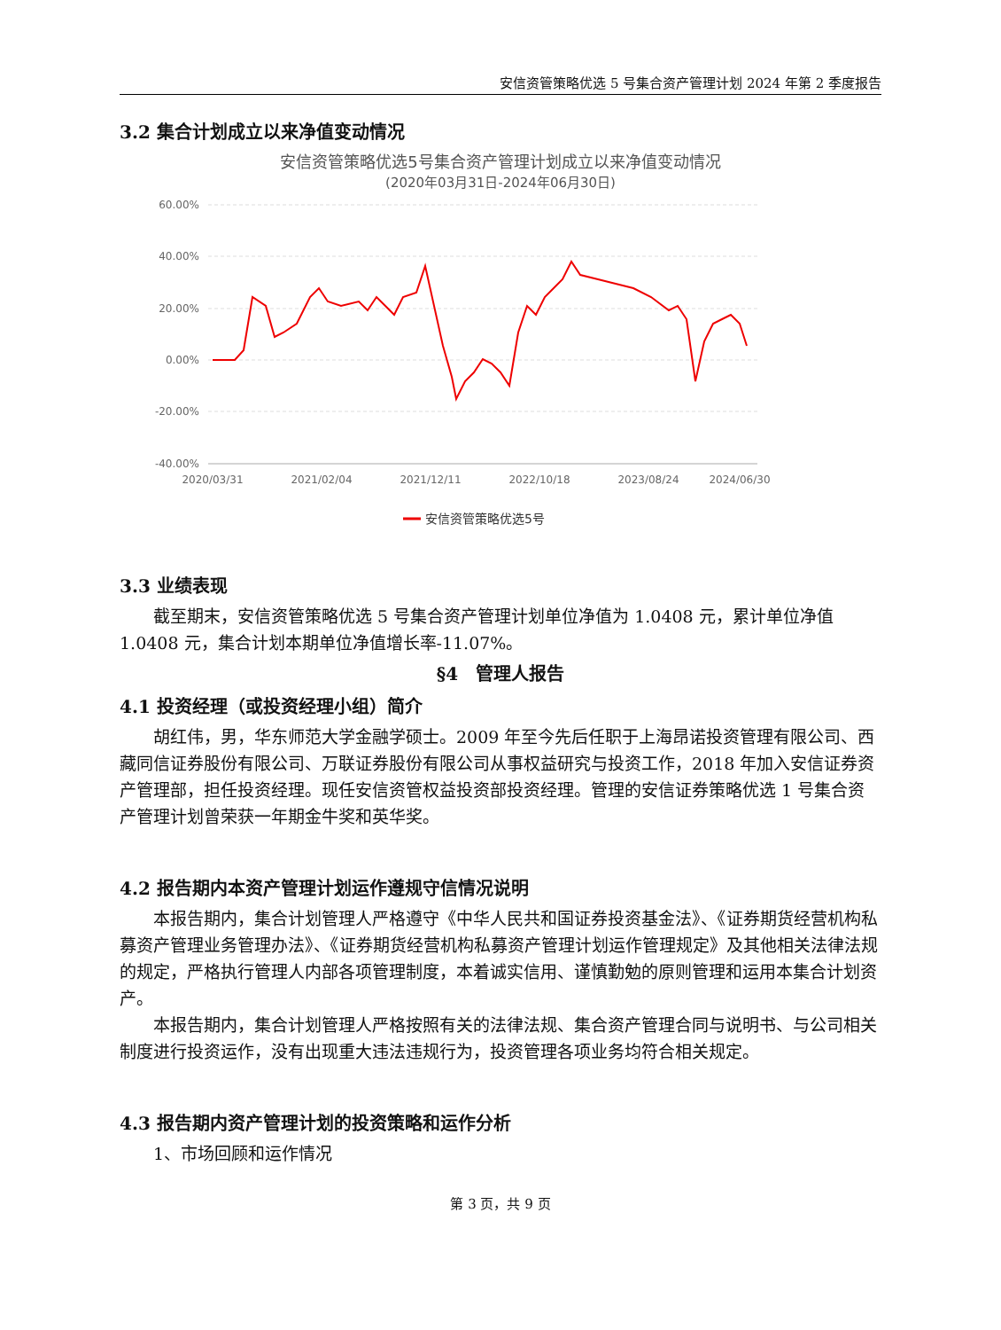安信资管策略优选 5 号集合资产管理计划 2024 年第 2 季度报告
3.2 集合计划成立以来净值变动情况
安信资管策略优选5号集合资产管理计划成立以来净值变动情况
(2020年03月31日-2024年06月30日)
60.00%
40.00%
20.00%
0.00%
-20.00%
-40.00%
2020/03/31
2021/02/04
2021/12/11
2022/10/18
2023/08/24
2024/06/30
安信资管策略优选5号
3.3 业绩表现
截至期末，安信资管策略优选 5 号集合资产管理计划单位净值为 1.0408 元，累计单位净值 1.0408 元，集合计划本期单位净值增长率-11.07%。
§4　管理人报告
4.1 投资经理（或投资经理小组）简介
胡红伟，男，华东师范大学金融学硕士。2009 年至今先后任职于上海昂诺投资管理有限公司、西藏同信证券股份有限公司、万联证券股份有限公司从事权益研究与投资工作，2018 年加入安信证券资产管理部，担任投资经理。现任安信资管权益投资部投资经理。管理的安信证券策略优选 1 号集合资产管理计划曾荣获一年期金牛奖和英华奖。
4.2 报告期内本资产管理计划运作遵规守信情况说明
本报告期内，集合计划管理人严格遵守《中华人民共和国证券投资基金法》、《证券期货经营机构私募资产管理业务管理办法》、《证券期货经营机构私募资产管理计划运作管理规定》及其他相关法律法规的规定，严格执行管理人内部各项管理制度，本着诚实信用、谨慎勤勉的原则管理和运用本集合计划资产。
本报告期内，集合计划管理人严格按照有关的法律法规、集合资产管理合同与说明书、与公司相关制度进行投资运作，没有出现重大违法违规行为，投资管理各项业务均符合相关规定。
4.3 报告期内资产管理计划的投资策略和运作分析
1、市场回顾和运作情况
第 3 页，共 9 页